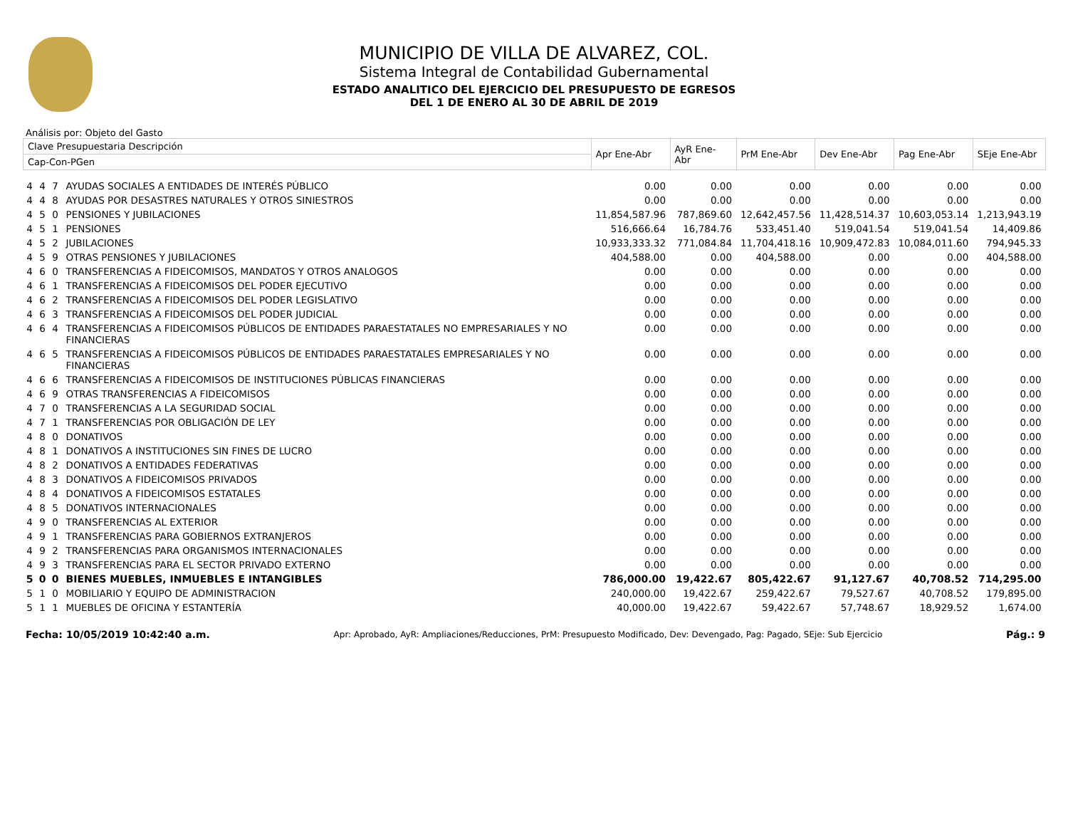MUNICIPIO DE VILLA DE ALVAREZ, COL.
Sistema Integral de Contabilidad Gubernamental
ESTADO ANALITICO DEL EJERCICIO DEL PRESUPUESTO DE EGRESOS
DEL 1 DE ENERO AL 30 DE ABRIL DE 2019
Análisis por: Objeto del Gasto
| Clave Presupuestaria Descripción | | | | Apr Ene-Abr | AyR Ene-Abr | PrM Ene-Abr | Dev Ene-Abr | Pag Ene-Abr | SEje Ene-Abr |
| --- | --- | --- | --- | --- | --- | --- | --- | --- | --- |
| Cap-Con-PGen | | | | | | | | | |
| 4 | 4 | 7 | AYUDAS SOCIALES A ENTIDADES DE INTERÉS PÚBLICO | 0.00 | 0.00 | 0.00 | 0.00 | 0.00 | 0.00 |
| 4 | 4 | 8 | AYUDAS POR DESASTRES NATURALES Y OTROS SINIESTROS | 0.00 | 0.00 | 0.00 | 0.00 | 0.00 | 0.00 |
| 4 | 5 | 0 | PENSIONES Y JUBILACIONES | 11,854,587.96 | 787,869.60 | 12,642,457.56 | 11,428,514.37 | 10,603,053.14 | 1,213,943.19 |
| 4 | 5 | 1 | PENSIONES | 516,666.64 | 16,784.76 | 533,451.40 | 519,041.54 | 519,041.54 | 14,409.86 |
| 4 | 5 | 2 | JUBILACIONES | 10,933,333.32 | 771,084.84 | 11,704,418.16 | 10,909,472.83 | 10,084,011.60 | 794,945.33 |
| 4 | 5 | 9 | OTRAS PENSIONES Y JUBILACIONES | 404,588.00 | 0.00 | 404,588.00 | 0.00 | 0.00 | 404,588.00 |
| 4 | 6 | 0 | TRANSFERENCIAS A FIDEICOMISOS, MANDATOS Y OTROS ANALOGOS | 0.00 | 0.00 | 0.00 | 0.00 | 0.00 | 0.00 |
| 4 | 6 | 1 | TRANSFERENCIAS A FIDEICOMISOS DEL PODER EJECUTIVO | 0.00 | 0.00 | 0.00 | 0.00 | 0.00 | 0.00 |
| 4 | 6 | 2 | TRANSFERENCIAS A FIDEICOMISOS DEL PODER LEGISLATIVO | 0.00 | 0.00 | 0.00 | 0.00 | 0.00 | 0.00 |
| 4 | 6 | 3 | TRANSFERENCIAS A FIDEICOMISOS DEL PODER JUDICIAL | 0.00 | 0.00 | 0.00 | 0.00 | 0.00 | 0.00 |
| 4 | 6 | 4 | TRANSFERENCIAS A FIDEICOMISOS PÚBLICOS DE ENTIDADES PARAESTATALES NO EMPRESARIALES Y NO FINANCIERAS | 0.00 | 0.00 | 0.00 | 0.00 | 0.00 | 0.00 |
| 4 | 6 | 5 | TRANSFERENCIAS A FIDEICOMISOS PÚBLICOS DE ENTIDADES PARAESTATALES EMPRESARIALES Y NO FINANCIERAS | 0.00 | 0.00 | 0.00 | 0.00 | 0.00 | 0.00 |
| 4 | 6 | 6 | TRANSFERENCIAS A FIDEICOMISOS DE INSTITUCIONES PÚBLICAS FINANCIERAS | 0.00 | 0.00 | 0.00 | 0.00 | 0.00 | 0.00 |
| 4 | 6 | 9 | OTRAS TRANSFERENCIAS A FIDEICOMISOS | 0.00 | 0.00 | 0.00 | 0.00 | 0.00 | 0.00 |
| 4 | 7 | 0 | TRANSFERENCIAS A LA SEGURIDAD SOCIAL | 0.00 | 0.00 | 0.00 | 0.00 | 0.00 | 0.00 |
| 4 | 7 | 1 | TRANSFERENCIAS POR OBLIGACIÓN DE LEY | 0.00 | 0.00 | 0.00 | 0.00 | 0.00 | 0.00 |
| 4 | 8 | 0 | DONATIVOS | 0.00 | 0.00 | 0.00 | 0.00 | 0.00 | 0.00 |
| 4 | 8 | 1 | DONATIVOS A INSTITUCIONES SIN FINES DE LUCRO | 0.00 | 0.00 | 0.00 | 0.00 | 0.00 | 0.00 |
| 4 | 8 | 2 | DONATIVOS A ENTIDADES FEDERATIVAS | 0.00 | 0.00 | 0.00 | 0.00 | 0.00 | 0.00 |
| 4 | 8 | 3 | DONATIVOS A FIDEICOMISOS PRIVADOS | 0.00 | 0.00 | 0.00 | 0.00 | 0.00 | 0.00 |
| 4 | 8 | 4 | DONATIVOS A FIDEICOMISOS ESTATALES | 0.00 | 0.00 | 0.00 | 0.00 | 0.00 | 0.00 |
| 4 | 8 | 5 | DONATIVOS INTERNACIONALES | 0.00 | 0.00 | 0.00 | 0.00 | 0.00 | 0.00 |
| 4 | 9 | 0 | TRANSFERENCIAS AL EXTERIOR | 0.00 | 0.00 | 0.00 | 0.00 | 0.00 | 0.00 |
| 4 | 9 | 1 | TRANSFERENCIAS PARA GOBIERNOS EXTRANJEROS | 0.00 | 0.00 | 0.00 | 0.00 | 0.00 | 0.00 |
| 4 | 9 | 2 | TRANSFERENCIAS PARA ORGANISMOS INTERNACIONALES | 0.00 | 0.00 | 0.00 | 0.00 | 0.00 | 0.00 |
| 4 | 9 | 3 | TRANSFERENCIAS PARA EL SECTOR PRIVADO EXTERNO | 0.00 | 0.00 | 0.00 | 0.00 | 0.00 | 0.00 |
| 5 | 0 | 0 | BIENES MUEBLES, INMUEBLES E INTANGIBLES | 786,000.00 | 19,422.67 | 805,422.67 | 91,127.67 | 40,708.52 | 714,295.00 |
| 5 | 1 | 0 | MOBILIARIO Y EQUIPO DE ADMINISTRACION | 240,000.00 | 19,422.67 | 259,422.67 | 79,527.67 | 40,708.52 | 179,895.00 |
| 5 | 1 | 1 | MUEBLES DE OFICINA Y ESTANTERÍA | 40,000.00 | 19,422.67 | 59,422.67 | 57,748.67 | 18,929.52 | 1,674.00 |
Fecha: 10/05/2019 10:42:40 a.m. Apr: Aprobado, AyR: Ampliaciones/Reducciones, PrM: Presupuesto Modificado, Dev: Devengado, Pag: Pagado, SEje: Sub Ejercicio Pág.: 9